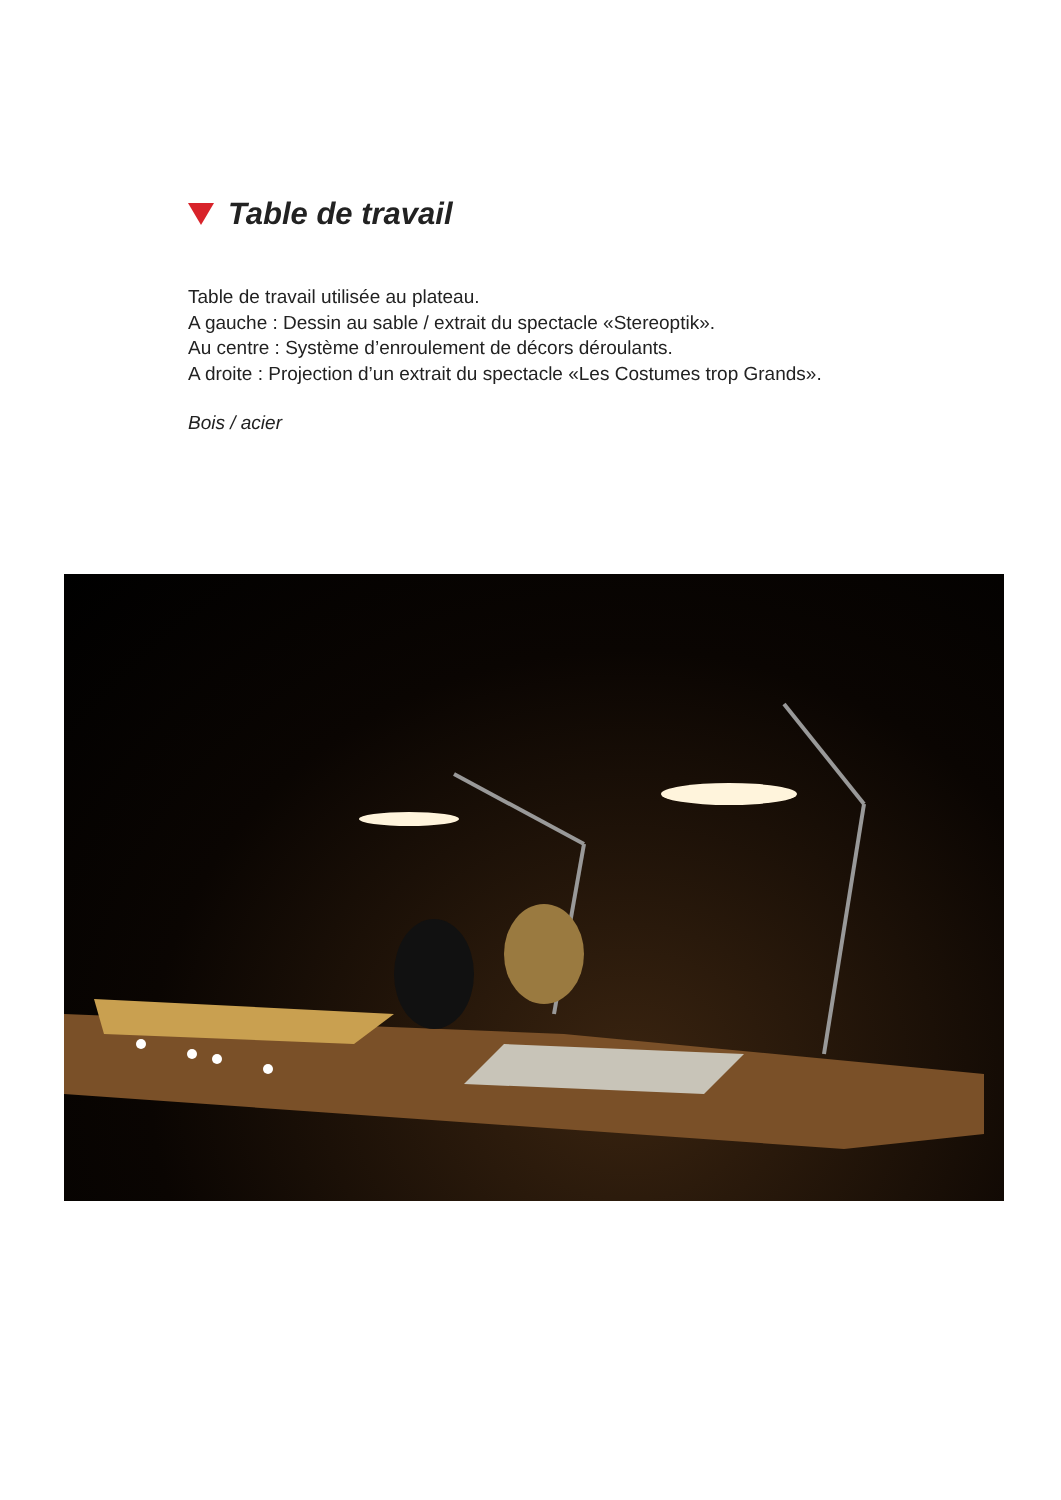Table de travail
Table de travail utilisée au plateau.
A gauche : Dessin au sable / extrait du spectacle «Stereoptik».
Au centre : Système d’enroulement de décors déroulants.
A droite : Projection d’un extrait du spectacle «Les Costumes trop Grands».
Bois / acier